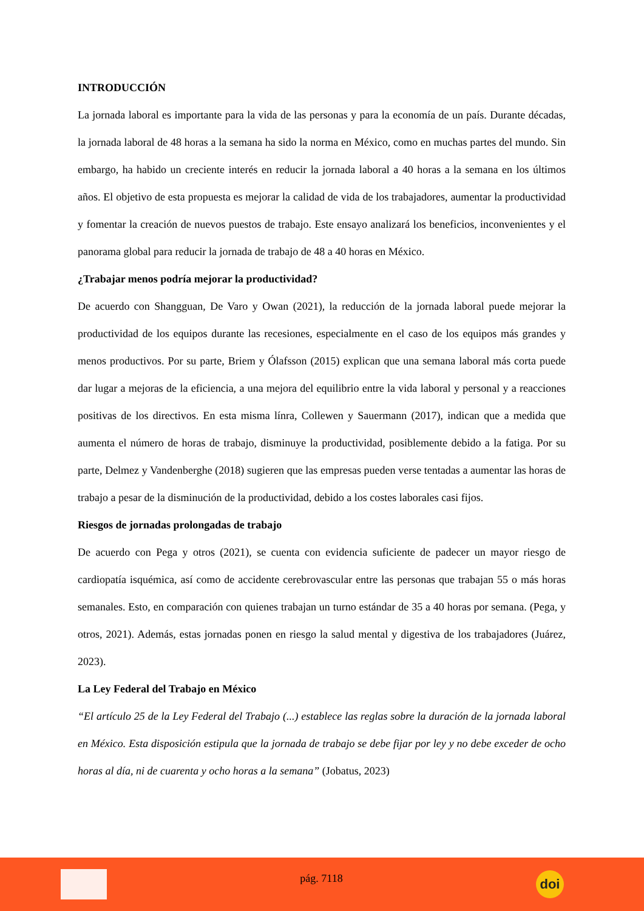INTRODUCCIÓN
La jornada laboral es importante para la vida de las personas y para la economía de un país. Durante décadas, la jornada laboral de 48 horas a la semana ha sido la norma en México, como en muchas partes del mundo. Sin embargo, ha habido un creciente interés en reducir la jornada laboral a 40 horas a la semana en los últimos años. El objetivo de esta propuesta es mejorar la calidad de vida de los trabajadores, aumentar la productividad y fomentar la creación de nuevos puestos de trabajo. Este ensayo analizará los beneficios, inconvenientes y el panorama global para reducir la jornada de trabajo de 48 a 40 horas en México.
¿Trabajar menos podría mejorar la productividad?
De acuerdo con Shangguan, De Varo y Owan (2021), la reducción de la jornada laboral puede mejorar la productividad de los equipos durante las recesiones, especialmente en el caso de los equipos más grandes y menos productivos. Por su parte, Briem y Ólafsson (2015) explican que una semana laboral más corta puede dar lugar a mejoras de la eficiencia, a una mejora del equilibrio entre la vida laboral y personal y a reacciones positivas de los directivos. En esta misma línra, Collewen y Sauermann (2017), indican que a medida que aumenta el número de horas de trabajo, disminuye la productividad, posiblemente debido a la fatiga. Por su parte, Delmez y Vandenberghe (2018) sugieren que las empresas pueden verse tentadas a aumentar las horas de trabajo a pesar de la disminución de la productividad, debido a los costes laborales casi fijos.
Riesgos de jornadas prolongadas de trabajo
De acuerdo con Pega y otros (2021), se cuenta con evidencia suficiente de padecer un mayor riesgo de cardiopatía isquémica, así como de accidente cerebrovascular entre las personas que trabajan 55 o más horas semanales. Esto, en comparación con quienes trabajan un turno estándar de 35 a 40 horas por semana. (Pega, y otros, 2021). Además, estas jornadas ponen en riesgo la salud mental y digestiva de los trabajadores (Juárez, 2023).
La Ley Federal del Trabajo en México
“El artículo 25 de la Ley Federal del Trabajo (...) establece las reglas sobre la duración de la jornada laboral en México. Esta disposición estipula que la jornada de trabajo se debe fijar por ley y no debe exceder de ocho horas al día, ni de cuarenta y ocho horas a la semana” (Jobatus, 2023)
pág. 7118
doi